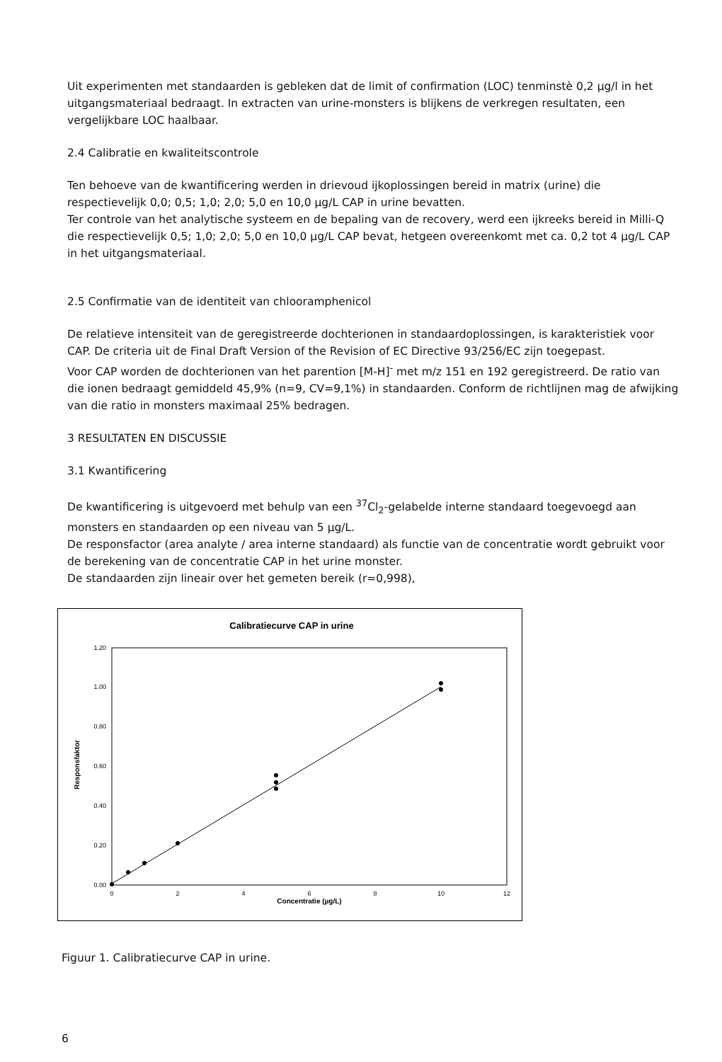Uit experimenten met standaarden is gebleken dat de limit of confirmation (LOC) tenminstè 0,2 µg/l in het uitgangsmateriaal bedraagt. In extracten van urine-monsters is blijkens de verkregen resultaten, een vergelijkbare LOC haalbaar.
2.4 Calibratie en kwaliteitscontrole
Ten behoeve van de kwantificering werden in drievoud ijkoplossingen bereid in matrix (urine) die respectievelijk 0,0; 0,5; 1,0; 2,0; 5,0 en 10,0 µg/L CAP in urine bevatten.
Ter controle van het analytische systeem en de bepaling van de recovery, werd een ijkreeks bereid in Milli-Q die respectievelijk 0,5; 1,0; 2,0; 5,0 en 10,0 µg/L CAP bevat, hetgeen overeenkomt met ca. 0,2 tot 4 µg/L CAP in het uitgangsmateriaal.
2.5 Confirmatie van de identiteit van chlooramphenicol
De relatieve intensiteit van de geregistreerde dochterionen in standaardoplossingen, is karakteristiek voor CAP. De criteria uit de Final Draft Version of the Revision of EC Directive 93/256/EC zijn toegepast.
Voor CAP worden de dochterionen van het parention [M-H]<sup>-</sup> met m/z 151 en 192 geregistreerd. De ratio van die ionen bedraagt gemiddeld 45,9% (n=9, CV=9,1%) in standaarden. Conform de richtlijnen mag de afwijking van die ratio in monsters maximaal 25% bedragen.
3 RESULTATEN EN DISCUSSIE
3.1 Kwantificering
De kwantificering is uitgevoerd met behulp van een <sup>37</sup>Cl<sub>2</sub>-gelabelde interne standaard toegevoegd aan monsters en standaarden op een niveau van 5 µg/L.
De responsfactor (area analyte / area interne standaard) als functie van de concentratie wordt gebruikt voor de berekening van de concentratie CAP in het urine monster.
De standaarden zijn lineair over het gemeten bereik (r=0,998),
Calibratiecurve CAP in urine
1.20
1.00
0.80
0.60
0.40
0.20
0.00
Responsfaktor
0
2
4
6
8
10
12
Concentratie (µg/L)
Figuur 1. Calibratiecurve CAP in urine.
6